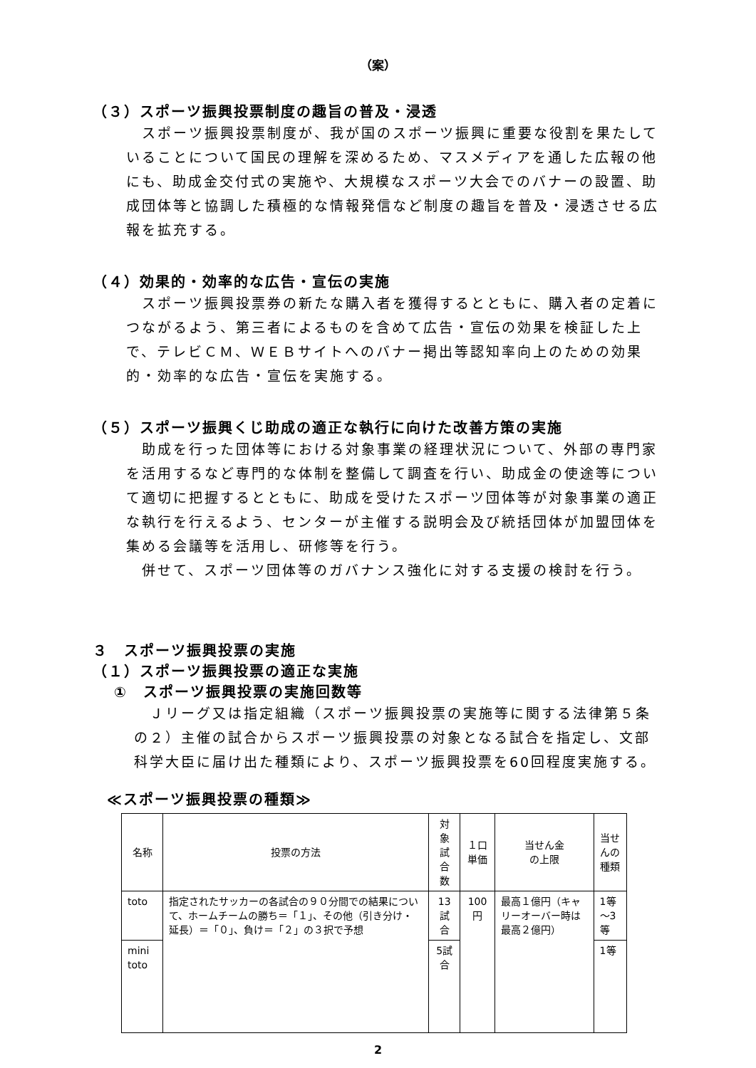（案）
（３）スポーツ振興投票制度の趣旨の普及・浸透
　スポーツ振興投票制度が、我が国のスポーツ振興に重要な役割を果たしていることについて国民の理解を深めるため、マスメディアを通した広報の他にも、助成金交付式の実施や、大規模なスポーツ大会でのバナーの設置、助成団体等と協調した積極的な情報発信など制度の趣旨を普及・浸透させる広報を拡充する。
（４）効果的・効率的な広告・宣伝の実施
　スポーツ振興投票券の新たな購入者を獲得するとともに、購入者の定着につながるよう、第三者によるものを含めて広告・宣伝の効果を検証した上で、テレビＣＭ、ＷＥＢサイトへのバナー掲出等認知率向上のための効果的・効率的な広告・宣伝を実施する。
（５）スポーツ振興くじ助成の適正な執行に向けた改善方策の実施
　助成を行った団体等における対象事業の経理状況について、外部の専門家を活用するなど専門的な体制を整備して調査を行い、助成金の使途等について適切に把握するとともに、助成を受けたスポーツ団体等が対象事業の適正な執行を行えるよう、センターが主催する説明会及び統括団体が加盟団体を集める会議等を活用し、研修等を行う。
　併せて、スポーツ団体等のガバナンス強化に対する支援の検討を行う。
３　スポーツ振興投票の実施
（１）スポーツ振興投票の適正な実施
①　スポーツ振興投票の実施回数等
　Ｊリーグ又は指定組織（スポーツ振興投票の実施等に関する法律第５条の２）主催の試合からスポーツ振興投票の対象となる試合を指定し、文部科学大臣に届け出た種類により、スポーツ振興投票を60回程度実施する。
≪スポーツ振興投票の種類≫
| 名称 | 投票の方法 | 対象 試合数 | １口 単価 | 当せん金 の上限 | 当せんの 種類 |
| --- | --- | --- | --- | --- | --- |
| toto | 指定されたサッカーの各試合の９０分間での結果について、ホームチームの勝ち＝「１」、その他（引き分け・延長）＝「０」、負け＝「２」の３択で予想 | 13試合 | 100円 | 最高１億円（キャリーオーバー時は最高２億円） | 1等～3等 |
| mini toto | | 5試合 | | | 1等 |
2